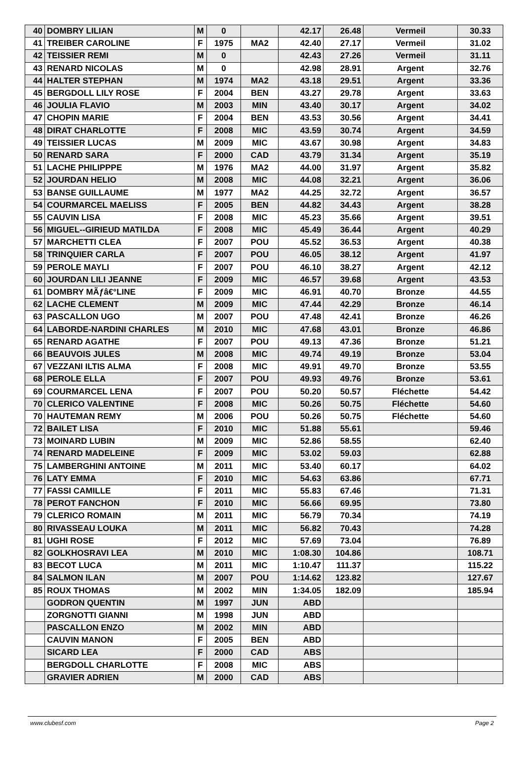| 40 | DOMBRY LILIAN | M | 0 | | 42.17 | 26.48 | Vermeil | 30.33 |
| 41 | TREIBER CAROLINE | F | 1975 | MA2 | 42.40 | 27.17 | Vermeil | 31.02 |
| 42 | TEISSIER REMI | M | 0 | | 42.43 | 27.26 | Vermeil | 31.11 |
| 43 | RENARD NICOLAS | M | 0 | | 42.98 | 28.91 | Argent | 32.76 |
| 44 | HALTER STEPHAN | M | 1974 | MA2 | 43.18 | 29.51 | Argent | 33.36 |
| 45 | BERGDOLL LILY ROSE | F | 2004 | BEN | 43.27 | 29.78 | Argent | 33.63 |
| 46 | JOULIA FLAVIO | M | 2003 | MIN | 43.40 | 30.17 | Argent | 34.02 |
| 47 | CHOPIN MARIE | F | 2004 | BEN | 43.53 | 30.56 | Argent | 34.41 |
| 48 | DIRAT CHARLOTTE | F | 2008 | MIC | 43.59 | 30.74 | Argent | 34.59 |
| 49 | TEISSIER LUCAS | M | 2009 | MIC | 43.67 | 30.98 | Argent | 34.83 |
| 50 | RENARD SARA | F | 2000 | CAD | 43.79 | 31.34 | Argent | 35.19 |
| 51 | LACHE PHILIPPPE | M | 1976 | MA2 | 44.00 | 31.97 | Argent | 35.82 |
| 52 | JOURDAN HELIO | M | 2008 | MIC | 44.08 | 32.21 | Argent | 36.06 |
| 53 | BANSE GUILLAUME | M | 1977 | MA2 | 44.25 | 32.72 | Argent | 36.57 |
| 54 | COURMARCEL MAELISS | F | 2005 | BEN | 44.82 | 34.43 | Argent | 38.28 |
| 55 | CAUVIN LISA | F | 2008 | MIC | 45.23 | 35.66 | Argent | 39.51 |
| 56 | MIGUEL--GIRIEUD MATILDA | F | 2008 | MIC | 45.49 | 36.44 | Argent | 40.29 |
| 57 | MARCHETTI CLEA | F | 2007 | POU | 45.52 | 36.53 | Argent | 40.38 |
| 58 | TRINQUIER CARLA | F | 2007 | POU | 46.05 | 38.12 | Argent | 41.97 |
| 59 | PEROLE MAYLI | F | 2007 | POU | 46.10 | 38.27 | Argent | 42.12 |
| 60 | JOURDAN LILI JEANNE | F | 2009 | MIC | 46.57 | 39.68 | Argent | 43.53 |
| 61 | DOMBRY MÃƒâ€°LINE | F | 2009 | MIC | 46.91 | 40.70 | Bronze | 44.55 |
| 62 | LACHE CLEMENT | M | 2009 | MIC | 47.44 | 42.29 | Bronze | 46.14 |
| 63 | PASCALLON UGO | M | 2007 | POU | 47.48 | 42.41 | Bronze | 46.26 |
| 64 | LABORDE-NARDINI CHARLES | M | 2010 | MIC | 47.68 | 43.01 | Bronze | 46.86 |
| 65 | RENARD AGATHE | F | 2007 | POU | 49.13 | 47.36 | Bronze | 51.21 |
| 66 | BEAUVOIS JULES | M | 2008 | MIC | 49.74 | 49.19 | Bronze | 53.04 |
| 67 | VEZZANI ILTIS ALMA | F | 2008 | MIC | 49.91 | 49.70 | Bronze | 53.55 |
| 68 | PEROLE ELLA | F | 2007 | POU | 49.93 | 49.76 | Bronze | 53.61 |
| 69 | COURMARCEL LENA | F | 2007 | POU | 50.20 | 50.57 | Fléchette | 54.42 |
| 70 | CLERICO VALENTINE | F | 2008 | MIC | 50.26 | 50.75 | Fléchette | 54.60 |
| 70 | HAUTEMAN REMY | M | 2006 | POU | 50.26 | 50.75 | Fléchette | 54.60 |
| 72 | BAILET LISA | F | 2010 | MIC | 51.88 | 55.61 | | 59.46 |
| 73 | MOINARD LUBIN | M | 2009 | MIC | 52.86 | 58.55 | | 62.40 |
| 74 | RENARD MADELEINE | F | 2009 | MIC | 53.02 | 59.03 | | 62.88 |
| 75 | LAMBERGHINI ANTOINE | M | 2011 | MIC | 53.40 | 60.17 | | 64.02 |
| 76 | LATY EMMA | F | 2010 | MIC | 54.63 | 63.86 | | 67.71 |
| 77 | FASSI CAMILLE | F | 2011 | MIC | 55.83 | 67.46 | | 71.31 |
| 78 | PEROT FANCHON | F | 2010 | MIC | 56.66 | 69.95 | | 73.80 |
| 79 | CLERICO ROMAIN | M | 2011 | MIC | 56.79 | 70.34 | | 74.19 |
| 80 | RIVASSEAU LOUKA | M | 2011 | MIC | 56.82 | 70.43 | | 74.28 |
| 81 | UGHI ROSE | F | 2012 | MIC | 57.69 | 73.04 | | 76.89 |
| 82 | GOLKHOSRAVI LEA | M | 2010 | MIC | 1:08.30 | 104.86 | | 108.71 |
| 83 | BECOT LUCA | M | 2011 | MIC | 1:10.47 | 111.37 | | 115.22 |
| 84 | SALMON ILAN | M | 2007 | POU | 1:14.62 | 123.82 | | 127.67 |
| 85 | ROUX THOMAS | M | 2002 | MIN | 1:34.05 | 182.09 | | 185.94 |
| | GODRON QUENTIN | M | 1997 | JUN | ABD | | | |
| | ZORGNOTTI GIANNI | M | 1998 | JUN | ABD | | | |
| | PASCALLON ENZO | M | 2002 | MIN | ABD | | | |
| | CAUVIN MANON | F | 2005 | BEN | ABD | | | |
| | SICARD LEA | F | 2000 | CAD | ABS | | | |
| | BERGDOLL CHARLOTTE | F | 2008 | MIC | ABS | | | |
| | GRAVIER ADRIEN | M | 2000 | CAD | ABS | | | |
www.clubesf.com Page 2